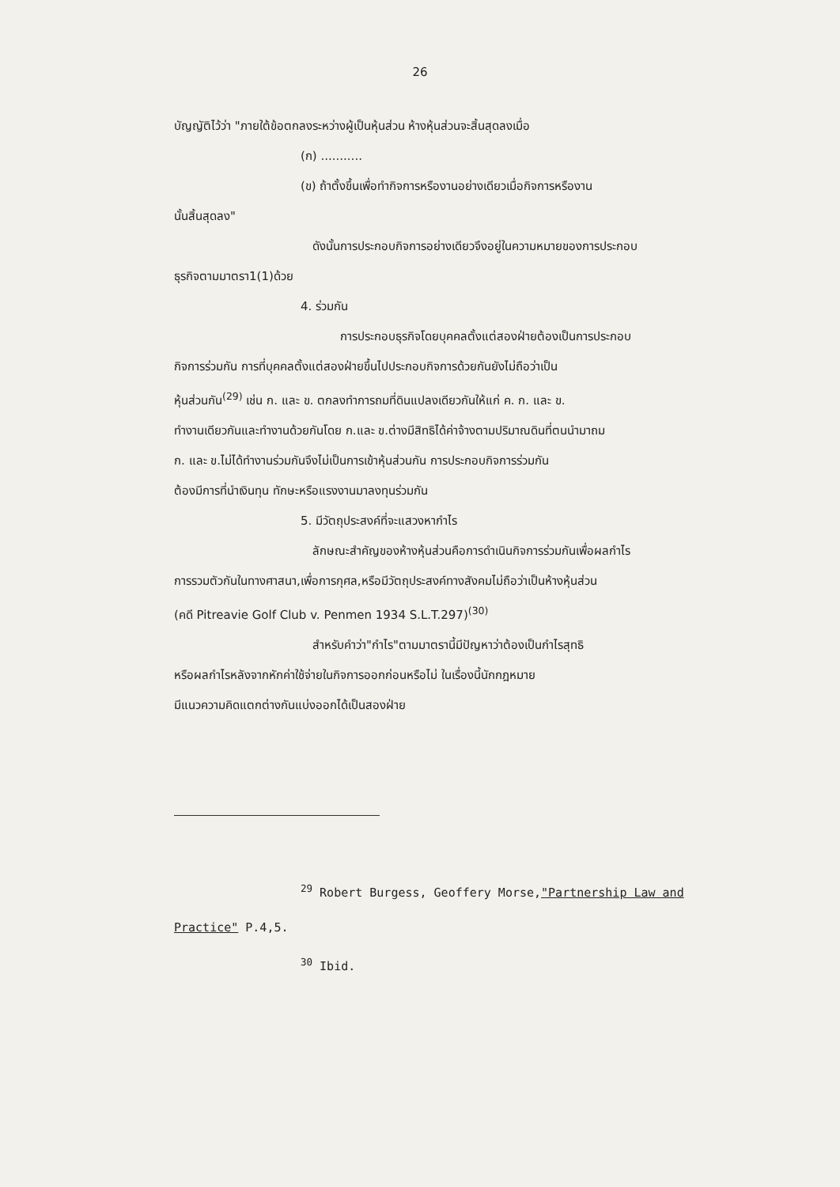26
บัญญัติไว้ว่า "ภายใต้ข้อตกลงระหว่างผู้เป็นหุ้นส่วน ห้างหุ้นส่วนจะสิ้นสุดลงเมื่อ
(ก) ...........
(ข) ถ้าตั้งขึ้นเพื่อทำกิจการหรืองานอย่างเดียวเมื่อกิจการหรืองาน
นั้นสิ้นสุดลง"
ดังนั้นการประกอบกิจการอย่างเดียวจึงอยู่ในความหมายของการประกอบ
ธุรกิจตามมาตรา1(1)ด้วย
4. ร่วมกัน
การประกอบธุรกิจโดยบุคคลตั้งแต่สองฝ่ายต้องเป็นการประกอบ
กิจการร่วมกัน การที่บุคคลตั้งแต่สองฝ่ายขึ้นไปประกอบกิจการด้วยกันยังไม่ถือว่าเป็น
หุ้นส่วนกัน<sup>(29)</sup> เช่น ก. และ ข. ตกลงทำการถมที่ดินแปลงเดียวกันให้แก่ ค. ก. และ ข.
ทำงานเดียวกันและทำงานด้วยกันโดย ก.และ ข.ต่างมีสิทธิได้ค่าจ้างตามปริมาณดินที่ตนนำมาถม
ก. และ ข.ไม่ได้ทำงานร่วมกันจึงไม่เป็นการเข้าหุ้นส่วนกัน การประกอบกิจการร่วมกัน
ต้องมีการที่นำเงินทุน ทักษะหรือแรงงานมาลงทุนร่วมกัน
5. มีวัตถุประสงค์ที่จะแสวงหากำไร
ลักษณะสำคัญของห้างหุ้นส่วนคือการดำเนินกิจการร่วมกันเพื่อผลกำไร
การรวมตัวกันในทางศาสนา,เพื่อการกุศล,หรือมีวัตถุประสงค์ทางสังคมไม่ถือว่าเป็นห้างหุ้นส่วน
(คดี Pitreavie Golf Club v. Penmen 1934 S.L.T.297)<sup>(30)</sup>
สำหรับคำว่า"กำไร"ตามมาตรานี้มีปัญหาว่าต้องเป็นกำไรสุทธิ
หรือผลกำไรหลังจากหักค่าใช้จ่ายในกิจการออกก่อนหรือไม่ ในเรื่องนี้นักกฎหมาย
มีแนวความคิดแตกต่างกันแบ่งออกได้เป็นสองฝ่าย
<sup>29</sup> Robert Burgess, Geoffery Morse,"Partnership Law and
Practice" P.4,5.
<sup>30</sup> Ibid.